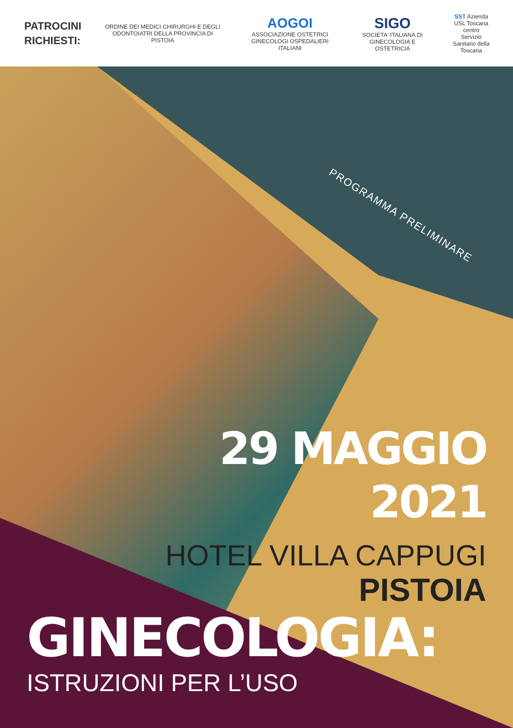PATROCINI RICHIESTI:
ORDINE DEI MEDICI CHIRURGHI E DEGLI ODONTOIATRI DELLA PROVINCIA DI PISTOIA
AOGOI
ASSOCIAZIONE OSTETRICI GINECOLOGI OSPEDALIERI ITALIANI
SIGO
SOCIETA' ITALIANA DI GINECOLOGIA E OSTETRICIA
SST Azienda USL Toscana centro
Servizio Sanitario della Toscana
PROGRAMMA PRELIMINARE
29 MAGGIO
2021
HOTEL VILLA CAPPUGI
PISTOIA
GINECOLOGIA:
ISTRUZIONI PER L’USO